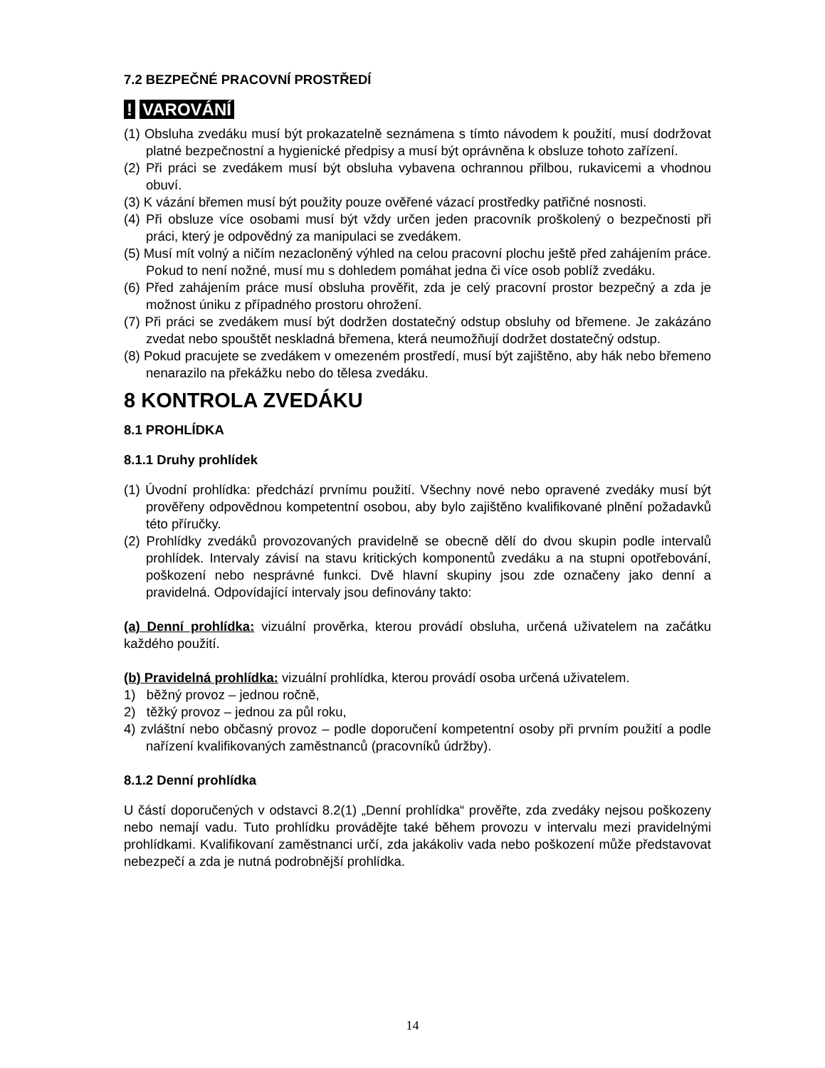7.2 BEZPEČNÉ PRACOVNÍ PROSTŘEDÍ
! VAROVÁNÍ
(1) Obsluha zvedáku musí být prokazatelně seznámena s tímto návodem k použití, musí dodržovat platné bezpečnostní a hygienické předpisy a musí být oprávněna k obsluze tohoto zařízení.
(2) Při práci se zvedákem musí být obsluha vybavena ochrannou přilbou, rukavicemi a vhodnou obuví.
(3) K vázání břemen musí být použity pouze ověřené vázací prostředky patřičné nosnosti.
(4) Při obsluze více osobami musí být vždy určen jeden pracovník proškolený o bezpečnosti při práci, který je odpovědný za manipulaci se zvedákem.
(5) Musí mít volný a ničím nezacloněný výhled na celou pracovní plochu ještě před zahájením práce. Pokud to není nožné, musí mu s dohledem pomáhat jedna či více osob poblíž zvedáku.
(6) Před zahájením práce musí obsluha prověřit, zda je celý pracovní prostor bezpečný a zda je možnost úniku z případného prostoru ohrožení.
(7) Při práci se zvedákem musí být dodržen dostatečný odstup obsluhy od břemene. Je zakázáno zvedat nebo spouštět neskladná břemena, která neumožňují dodržet dostatečný odstup.
(8) Pokud pracujete se zvedákem v omezeném prostředí, musí být zajištěno, aby hák nebo břemeno nenarazilo na překážku nebo do tělesa zvedáku.
8 KONTROLA ZVEDÁKU
8.1 PROHLÍDKA
8.1.1 Druhy prohlídek
(1) Úvodní prohlídka: předchází prvnímu použití. Všechny nové nebo opravené zvedáky musí být prověřeny odpovědnou kompetentní osobou, aby bylo zajištěno kvalifikované plnění požadavků této příručky.
(2) Prohlídky zvedáků provozovaných pravidelně se obecně dělí do dvou skupin podle intervalů prohlídek. Intervaly závisí na stavu kritických komponentů zvedáku a na stupni opotřebování, poškození nebo nesprávné funkci. Dvě hlavní skupiny jsou zde označeny jako denní a pravidelná. Odpovídající intervaly jsou definovány takto:
(a) Denní prohlídka: vizuální prověrka, kterou provádí obsluha, určená uživatelem na začátku každého použití.
(b) Pravidelná prohlídka: vizuální prohlídka, kterou provádí osoba určená uživatelem.
1) běžný provoz – jednou ročně,
2) těžký provoz – jednou za půl roku,
4) zvláštní nebo občasný provoz – podle doporučení kompetentní osoby při prvním použití a podle nařízení kvalifikovaných zaměstnanců (pracovníků údržby).
8.1.2 Denní prohlídka
U částí doporučených v odstavci 8.2(1) „Denní prohlídka“ prověřte, zda zvedáky nejsou poškozeny nebo nemají vadu. Tuto prohlídku provádějte také během provozu v intervalu mezi pravidelnými prohlídkami. Kvalifikovaní zaměstnanci určí, zda jakákoliv vada nebo poškození může představovat nebezpečí a zda je nutná podrobnější prohlídka.
14